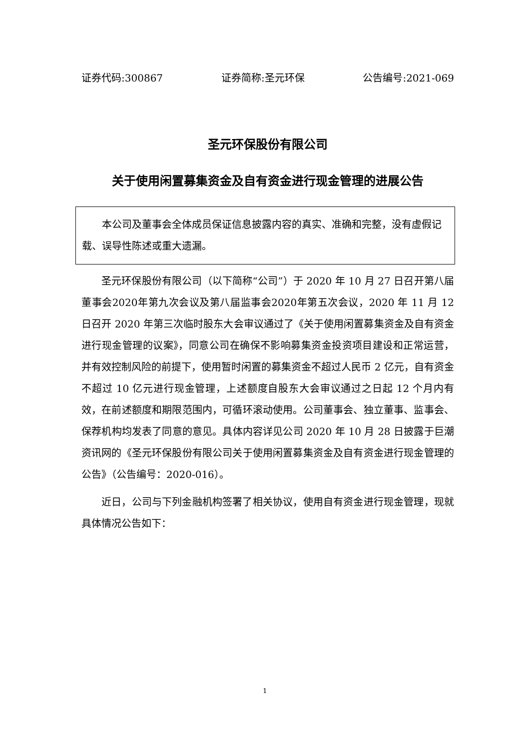证券代码:300867 证券简称:圣元环保 公告编号:2021-069
圣元环保股份有限公司
关于使用闲置募集资金及自有资金进行现金管理的进展公告
  本公司及董事会全体成员保证信息披露内容的真实、准确和完整，没有虚假记载、误导性陈述或重大遗漏。
圣元环保股份有限公司（以下简称“公司”）于 2020 年 10 月 27 日召开第八届董事会2020年第九次会议及第八届监事会2020年第五次会议，2020 年 11 月 12 日召开 2020 年第三次临时股东大会审议通过了《关于使用闲置募集资金及自有资金进行现金管理的议案》，同意公司在确保不影响募集资金投资项目建设和正常运营，并有效控制风险的前提下，使用暂时闲置的募集资金不超过人民币 2 亿元，自有资金不超过 10 亿元进行现金管理，上述额度自股东大会审议通过之日起 12 个月内有效，在前述额度和期限范围内，可循环滚动使用。公司董事会、独立董事、监事会、保荐机构均发表了同意的意见。具体内容详见公司 2020 年 10 月 28 日披露于巨潮资讯网的《圣元环保股份有限公司关于使用闲置募集资金及自有资金进行现金管理的公告》（公告编号：2020-016）。
近日，公司与下列金融机构签署了相关协议，使用自有资金进行现金管理，现就具体情况公告如下：
1